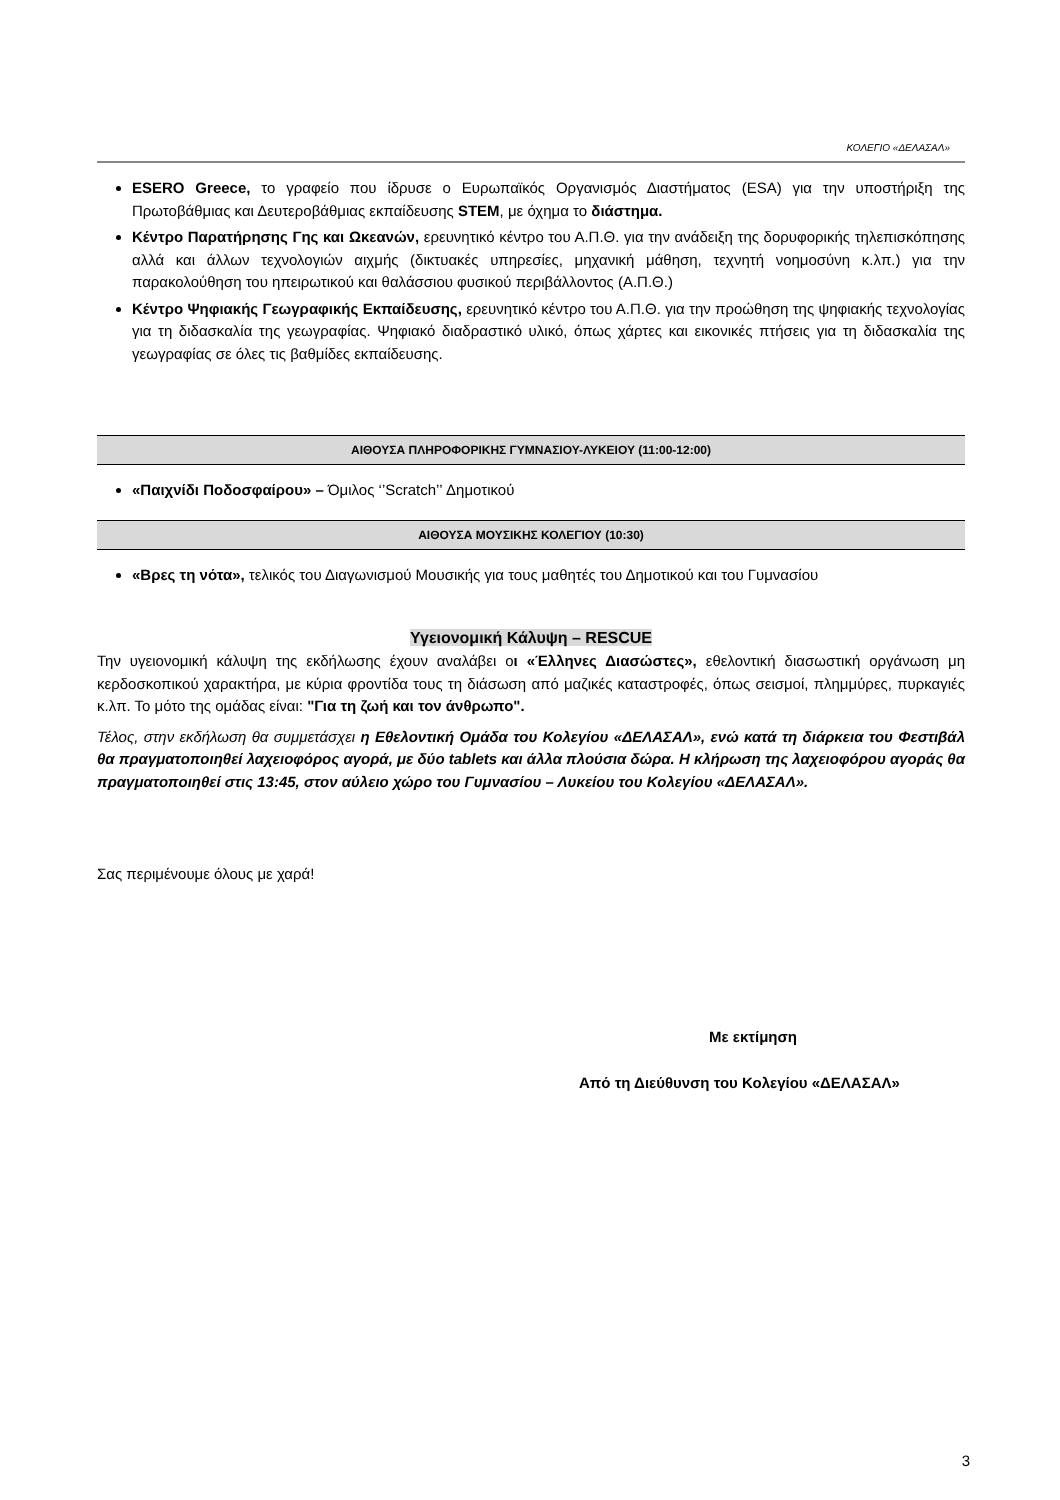ΚΟΛΕΓΙΟ «ΔΕΛΑΣΑΛ»
ESERO Greece, το γραφείο που ίδρυσε ο Ευρωπαϊκός Οργανισμός Διαστήματος (ESA) για την υποστήριξη της Πρωτοβάθμιας και Δευτεροβάθμιας εκπαίδευσης STEM, με όχημα το διάστημα.
Κέντρο Παρατήρησης Γης και Ωκεανών, ερευνητικό κέντρο του Α.Π.Θ. για την ανάδειξη της δορυφορικής τηλεπισκόπησης αλλά και άλλων τεχνολογιών αιχμής (δικτυακές υπηρεσίες, μηχανική μάθηση, τεχνητή νοημοσύνη κ.λπ.) για την παρακολούθηση του ηπειρωτικού και θαλάσσιου φυσικού περιβάλλοντος (Α.Π.Θ.)
Κέντρο Ψηφιακής Γεωγραφικής Εκπαίδευσης, ερευνητικό κέντρο του Α.Π.Θ. για την προώθηση της ψηφιακής τεχνολογίας για τη διδασκαλία της γεωγραφίας. Ψηφιακό διαδραστικό υλικό, όπως χάρτες και εικονικές πτήσεις για τη διδασκαλία της γεωγραφίας σε όλες τις βαθμίδες εκπαίδευσης.
ΑΙΘΟΥΣΑ ΠΛΗΡΟΦΟΡΙΚΗΣ ΓΥΜΝΑΣΙΟΥ-ΛΥΚΕΙΟΥ (11:00-12:00)
«Παιχνίδι Ποδοσφαίρου» – Όμιλος ‘’Scratch’’ Δημοτικού
ΑΙΘΟΥΣΑ ΜΟΥΣΙΚΗΣ ΚΟΛΕΓΙΟΥ (10:30)
«Βρες τη νότα», τελικός του Διαγωνισμού Μουσικής για τους μαθητές του Δημοτικού και του Γυμνασίου
Υγειονομική Κάλυψη – RESCUE
Την υγειονομική κάλυψη της εκδήλωσης έχουν αναλάβει οι «Έλληνες Διασώστες», εθελοντική διασωστική οργάνωση μη κερδοσκοπικού χαρακτήρα, με κύρια φροντίδα τους τη διάσωση από μαζικές καταστροφές, όπως σεισμοί, πλημμύρες, πυρκαγιές κ.λπ. Το μότο της ομάδας είναι: "Για τη ζωή και τον άνθρωπο".
Τέλος, στην εκδήλωση θα συμμετάσχει η Εθελοντική Ομάδα του Κολεγίου «ΔΕΛΑΣΑΛ», ενώ κατά τη διάρκεια του Φεστιβάλ θα πραγματοποιηθεί λαχειοφόρος αγορά, με δύο tablets και άλλα πλούσια δώρα. Η κλήρωση της λαχειοφόρου αγοράς θα πραγματοποιηθεί στις 13:45, στον αύλειο χώρο του Γυμνασίου – Λυκείου του Κολεγίου «ΔΕΛΑΣΑΛ».
Σας περιμένουμε όλους με χαρά!
Με εκτίμηση
Από τη Διεύθυνση του Κολεγίου «ΔΕΛΑΣΑΛ»
3